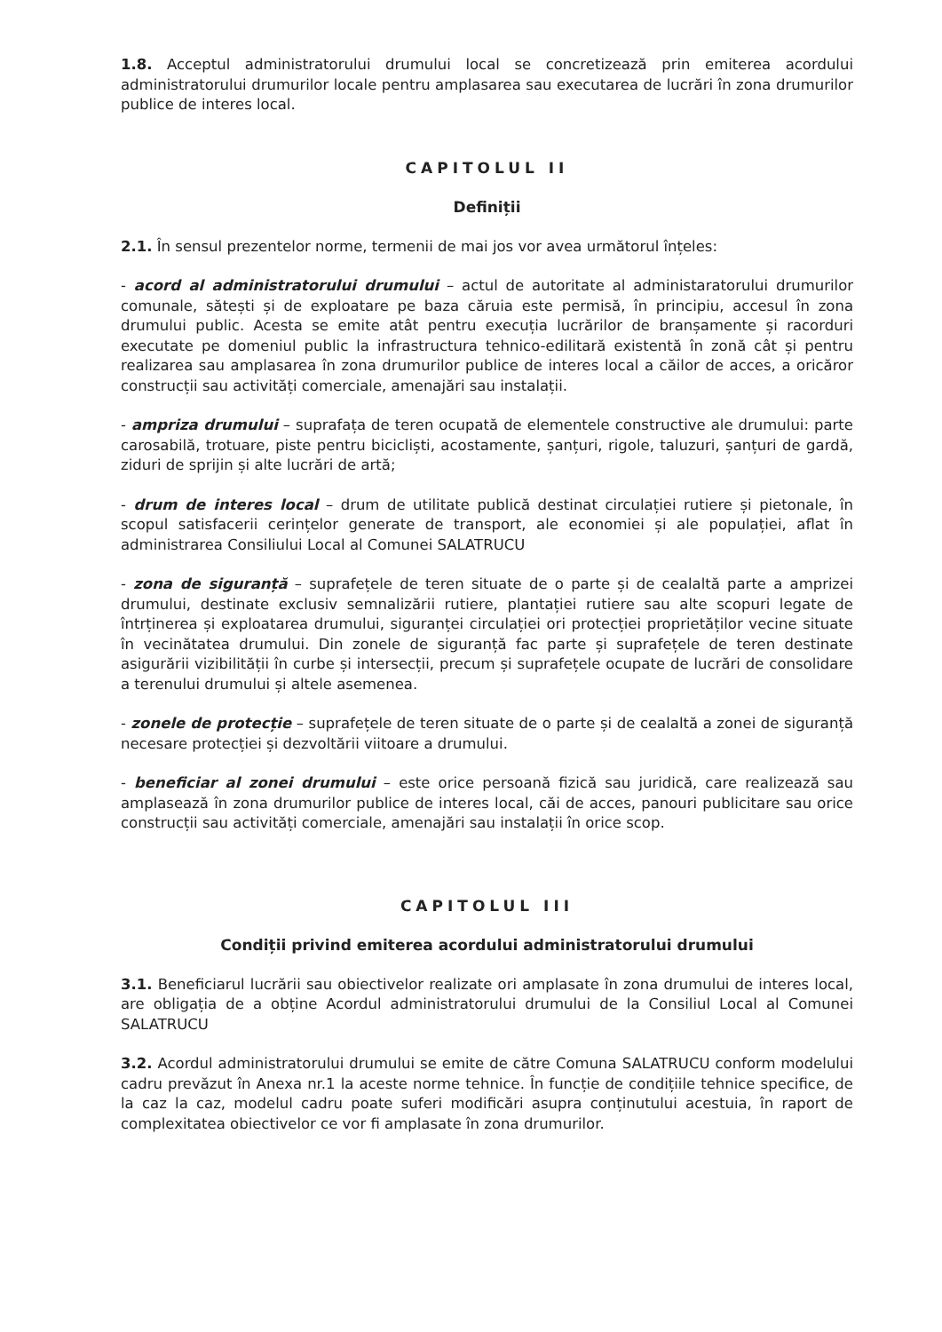1.8. Acceptul administratorului drumului local se concretizează prin emiterea acordului administratorului drumurilor locale pentru amplasarea sau executarea de lucrări în zona drumurilor publice de interes local.
CAPITOLUL II
Definiții
2.1. În sensul prezentelor norme, termenii de mai jos vor avea următorul înțeles:
- acord al administratorului drumului – actul de autoritate al administaratorului drumurilor comunale, sătești și de exploatare pe baza căruia este permisă, în principiu, accesul în zona drumului public. Acesta se emite atât pentru execuția lucrărilor de branșamente și racorduri executate pe domeniul public la infrastructura tehnico-edilitară existentă în zonă cât și pentru realizarea sau amplasarea în zona drumurilor publice de interes local a căilor de acces, a oricăror construcții sau activități comerciale, amenajări sau instalații.
- ampriza drumului – suprafața de teren ocupată de elementele constructive ale drumului: parte carosabilă, trotuare, piste pentru bicicliști, acostamente, șanțuri, rigole, taluzuri, șanțuri de gardă, ziduri de sprijin și alte lucrări de artă;
- drum de interes local – drum de utilitate publică destinat circulației rutiere și pietonale, în scopul satisfacerii cerințelor generate de transport, ale economiei și ale populației, aflat în administrarea Consiliului Local al Comunei SALATRUCU
- zona de siguranță – suprafețele de teren situate de o parte și de cealaltă parte a amprizei drumului, destinate exclusiv semnalizării rutiere, plantației rutiere sau alte scopuri legate de întrținerea și exploatarea drumului, siguranței circulației ori protecției proprietăților vecine situate în vecinătatea drumului. Din zonele de siguranță fac parte și suprafețele de teren destinate asigurării vizibilității în curbe și intersecții, precum și suprafețele ocupate de lucrări de consolidare a terenului drumului și altele asemenea.
- zonele de protecție – suprafețele de teren situate de o parte și de cealaltă a zonei de siguranță necesare protecției și dezvoltării viitoare a drumului.
- beneficiar al zonei drumului – este orice persoană fizică sau juridică, care realizează sau amplasează în zona drumurilor publice de interes local, căi de acces, panouri publicitare sau orice construcții sau activități comerciale, amenajări sau instalații în orice scop.
CAPITOLUL III
Condiții privind emiterea acordului administratorului drumului
3.1. Beneficiarul lucrării sau obiectivelor realizate ori amplasate în zona drumului de interes local, are obligația de a obține Acordul administratorului drumului de la Consiliul Local al Comunei SALATRUCU
3.2. Acordul administratorului drumului se emite de către Comuna SALATRUCU conform modelului cadru prevăzut în Anexa nr.1 la aceste norme tehnice. În funcție de condițiile tehnice specifice, de la caz la caz, modelul cadru poate suferi modificări asupra conținutului acestuia, în raport de complexitatea obiectivelor ce vor fi amplasate în zona drumurilor.